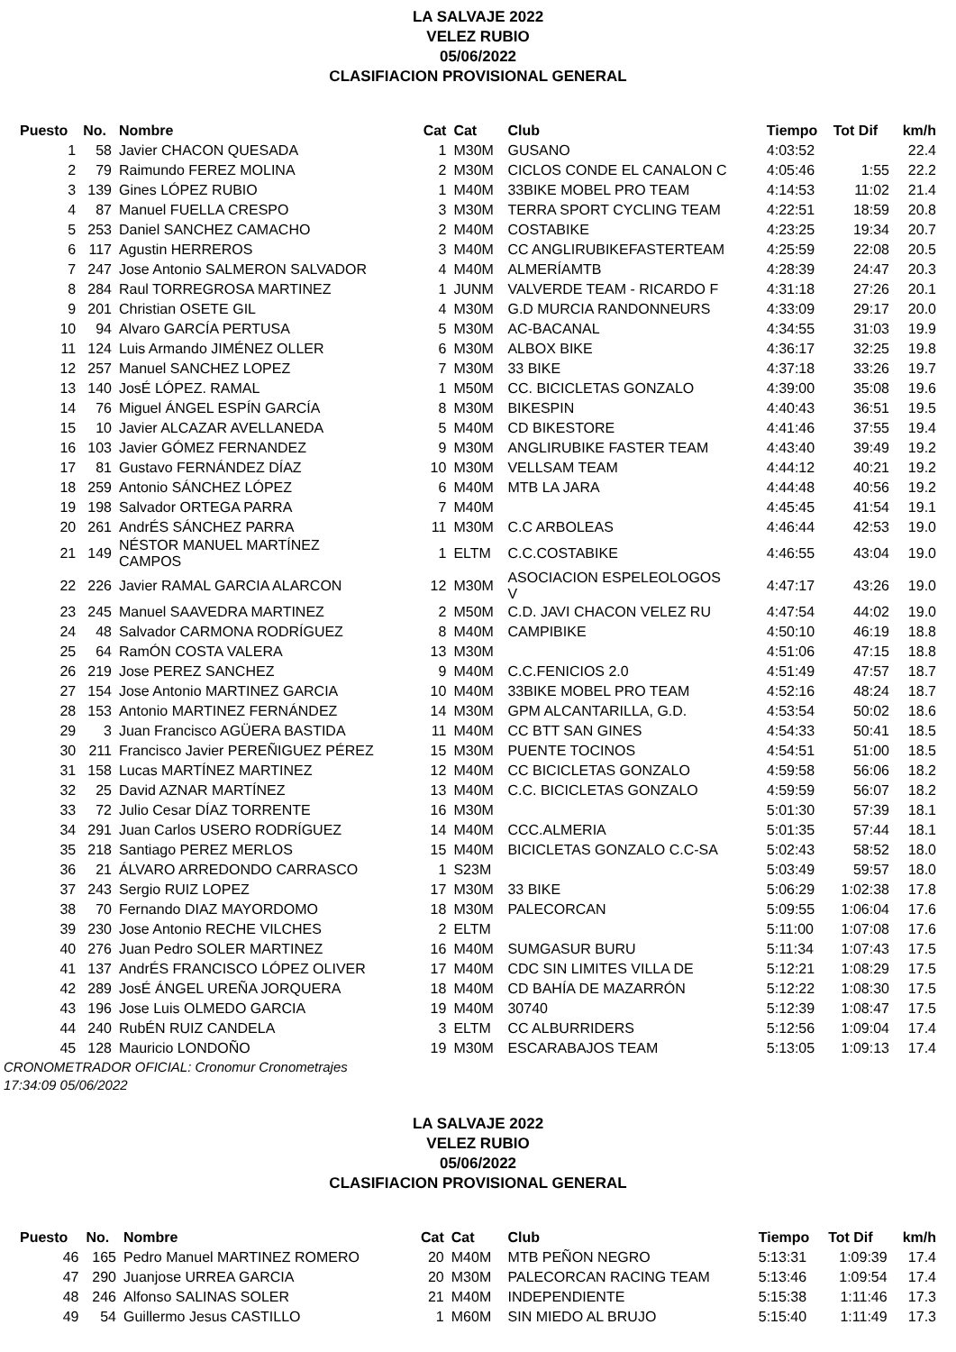LA SALVAJE 2022
VELEZ RUBIO
05/06/2022
CLASIFIACION PROVISIONAL GENERAL
| Puesto | No. | Nombre | Cat | Cat | Club | Tiempo | Tot Dif | km/h |
| --- | --- | --- | --- | --- | --- | --- | --- | --- |
| 1 | 58 | Javier CHACON QUESADA | 1 | M30M | GUSANO | 4:03:52 | | 22.4 |
| 2 | 79 | Raimundo FEREZ MOLINA | 2 | M30M | CICLOS CONDE EL CANALON C | 4:05:46 | 1:55 | 22.2 |
| 3 | 139 | Gines LÓPEZ RUBIO | 1 | M40M | 33BIKE MOBEL PRO TEAM | 4:14:53 | 11:02 | 21.4 |
| 4 | 87 | Manuel FUELLA CRESPO | 3 | M30M | TERRA SPORT CYCLING TEAM | 4:22:51 | 18:59 | 20.8 |
| 5 | 253 | Daniel SANCHEZ CAMACHO | 2 | M40M | COSTABIKE | 4:23:25 | 19:34 | 20.7 |
| 6 | 117 | Agustin HERREROS | 3 | M40M | CC ANGLIRUBIKEFASTERTEAM | 4:25:59 | 22:08 | 20.5 |
| 7 | 247 | Jose Antonio SALMERON SALVADOR | 4 | M40M | ALMERÍAMTB | 4:28:39 | 24:47 | 20.3 |
| 8 | 284 | Raul TORREGROSA MARTINEZ | 1 | JUNM | VALVERDE TEAM - RICARDO F | 4:31:18 | 27:26 | 20.1 |
| 9 | 201 | Christian OSETE GIL | 4 | M30M | G.D MURCIA RANDONNEURS | 4:33:09 | 29:17 | 20.0 |
| 10 | 94 | Alvaro GARCÍA PERTUSA | 5 | M30M | AC-BACANAL | 4:34:55 | 31:03 | 19.9 |
| 11 | 124 | Luis Armando JIMÉNEZ OLLER | 6 | M30M | ALBOX BIKE | 4:36:17 | 32:25 | 19.8 |
| 12 | 257 | Manuel SANCHEZ LOPEZ | 7 | M30M | 33 BIKE | 4:37:18 | 33:26 | 19.7 |
| 13 | 140 | JosÉ LÓPEZ. RAMAL | 1 | M50M | CC. BICICLETAS GONZALO | 4:39:00 | 35:08 | 19.6 |
| 14 | 76 | Miguel ÁNGEL ESPÍN GARCÍA | 8 | M30M | BIKESPIN | 4:40:43 | 36:51 | 19.5 |
| 15 | 10 | Javier ALCAZAR AVELLANEDA | 5 | M40M | CD BIKESTORE | 4:41:46 | 37:55 | 19.4 |
| 16 | 103 | Javier GÓMEZ FERNANDEZ | 9 | M30M | ANGLIRUBIKE FASTER TEAM | 4:43:40 | 39:49 | 19.2 |
| 17 | 81 | Gustavo FERNÁNDEZ DÍAZ | 10 | M30M | VELLSAM TEAM | 4:44:12 | 40:21 | 19.2 |
| 18 | 259 | Antonio SÁNCHEZ LÓPEZ | 6 | M40M | MTB LA JARA | 4:44:48 | 40:56 | 19.2 |
| 19 | 198 | Salvador ORTEGA PARRA | 7 | M40M | | 4:45:45 | 41:54 | 19.1 |
| 20 | 261 | AndrÉS SÁNCHEZ PARRA | 11 | M30M | C.C ARBOLEAS | 4:46:44 | 42:53 | 19.0 |
| 21 | 149 | NÉSTOR MANUEL MARTÍNEZ CAMPOS | 1 | ELTM | C.C.COSTABIKE | 4:46:55 | 43:04 | 19.0 |
| 22 | 226 | Javier RAMAL GARCIA ALARCON | 12 | M30M | ASOCIACION ESPELEOLOGOS V | 4:47:17 | 43:26 | 19.0 |
| 23 | 245 | Manuel SAAVEDRA MARTINEZ | 2 | M50M | C.D. JAVI CHACON VELEZ RU | 4:47:54 | 44:02 | 19.0 |
| 24 | 48 | Salvador CARMONA RODRÍGUEZ | 8 | M40M | CAMPIBIKE | 4:50:10 | 46:19 | 18.8 |
| 25 | 64 | RamÓN COSTA VALERA | 13 | M30M | | 4:51:06 | 47:15 | 18.8 |
| 26 | 219 | Jose PEREZ SANCHEZ | 9 | M40M | C.C.FENICIOS 2.0 | 4:51:49 | 47:57 | 18.7 |
| 27 | 154 | Jose Antonio MARTINEZ GARCIA | 10 | M40M | 33BIKE MOBEL PRO TEAM | 4:52:16 | 48:24 | 18.7 |
| 28 | 153 | Antonio MARTINEZ FERNÁNDEZ | 14 | M30M | GPM ALCANTARILLA, G.D. | 4:53:54 | 50:02 | 18.6 |
| 29 | 3 | Juan Francisco AGÜERA BASTIDA | 11 | M40M | CC BTT SAN GINES | 4:54:33 | 50:41 | 18.5 |
| 30 | 211 | Francisco Javier PEREÑIGUEZ PÉREZ | 15 | M30M | PUENTE TOCINOS | 4:54:51 | 51:00 | 18.5 |
| 31 | 158 | Lucas MARTÍNEZ MARTINEZ | 12 | M40M | CC BICICLETAS GONZALO | 4:59:58 | 56:06 | 18.2 |
| 32 | 25 | David AZNAR MARTÍNEZ | 13 | M40M | C.C. BICICLETAS GONZALO | 4:59:59 | 56:07 | 18.2 |
| 33 | 72 | Julio Cesar DÍAZ TORRENTE | 16 | M30M | | 5:01:30 | 57:39 | 18.1 |
| 34 | 291 | Juan Carlos USERO RODRÍGUEZ | 14 | M40M | CCC.ALMERIA | 5:01:35 | 57:44 | 18.1 |
| 35 | 218 | Santiago PEREZ MERLOS | 15 | M40M | BICICLETAS GONZALO C.C-SA | 5:02:43 | 58:52 | 18.0 |
| 36 | 21 | ÁLVARO ARREDONDO CARRASCO | 1 | S23M | | 5:03:49 | 59:57 | 18.0 |
| 37 | 243 | Sergio RUIZ LOPEZ | 17 | M30M | 33 BIKE | 5:06:29 | 1:02:38 | 17.8 |
| 38 | 70 | Fernando DIAZ MAYORDOMO | 18 | M30M | PALECORCAN | 5:09:55 | 1:06:04 | 17.6 |
| 39 | 230 | Jose Antonio RECHE VILCHES | 2 | ELTM | | 5:11:00 | 1:07:08 | 17.6 |
| 40 | 276 | Juan Pedro SOLER MARTINEZ | 16 | M40M | SUMGASUR BURU | 5:11:34 | 1:07:43 | 17.5 |
| 41 | 137 | AndrÉS FRANCISCO LÓPEZ OLIVER | 17 | M40M | CDC SIN LIMITES VILLA DE | 5:12:21 | 1:08:29 | 17.5 |
| 42 | 289 | JosÉ ÁNGEL UREÑA JORQUERA | 18 | M40M | CD BAHÍA DE MAZARRÓN | 5:12:22 | 1:08:30 | 17.5 |
| 43 | 196 | Jose Luis OLMEDO GARCIA | 19 | M40M | 30740 | 5:12:39 | 1:08:47 | 17.5 |
| 44 | 240 | RubÉN RUIZ CANDELA | 3 | ELTM | CC ALBURRIDERS | 5:12:56 | 1:09:04 | 17.4 |
| 45 | 128 | Mauricio LONDOÑO | 19 | M30M | ESCARABAJOS TEAM | 5:13:05 | 1:09:13 | 17.4 |
CRONOMETRADOR OFICIAL: Cronomur Cronometrajes
17:34:09 05/06/2022
LA SALVAJE 2022
VELEZ RUBIO
05/06/2022
CLASIFIACION PROVISIONAL GENERAL
| Puesto | No. | Nombre | Cat | Cat | Club | Tiempo | Tot Dif | km/h |
| --- | --- | --- | --- | --- | --- | --- | --- | --- |
| 46 | 165 | Pedro Manuel MARTINEZ ROMERO | 20 | M40M | MTB PEÑON NEGRO | 5:13:31 | 1:09:39 | 17.4 |
| 47 | 290 | Juanjose URREA GARCIA | 20 | M30M | PALECORCAN RACING TEAM | 5:13:46 | 1:09:54 | 17.4 |
| 48 | 246 | Alfonso SALINAS SOLER | 21 | M40M | INDEPENDIENTE | 5:15:38 | 1:11:46 | 17.3 |
| 49 | 54 | Guillermo Jesus CASTILLO | 1 | M60M | SIN MIEDO AL BRUJO | 5:15:40 | 1:11:49 | 17.3 |